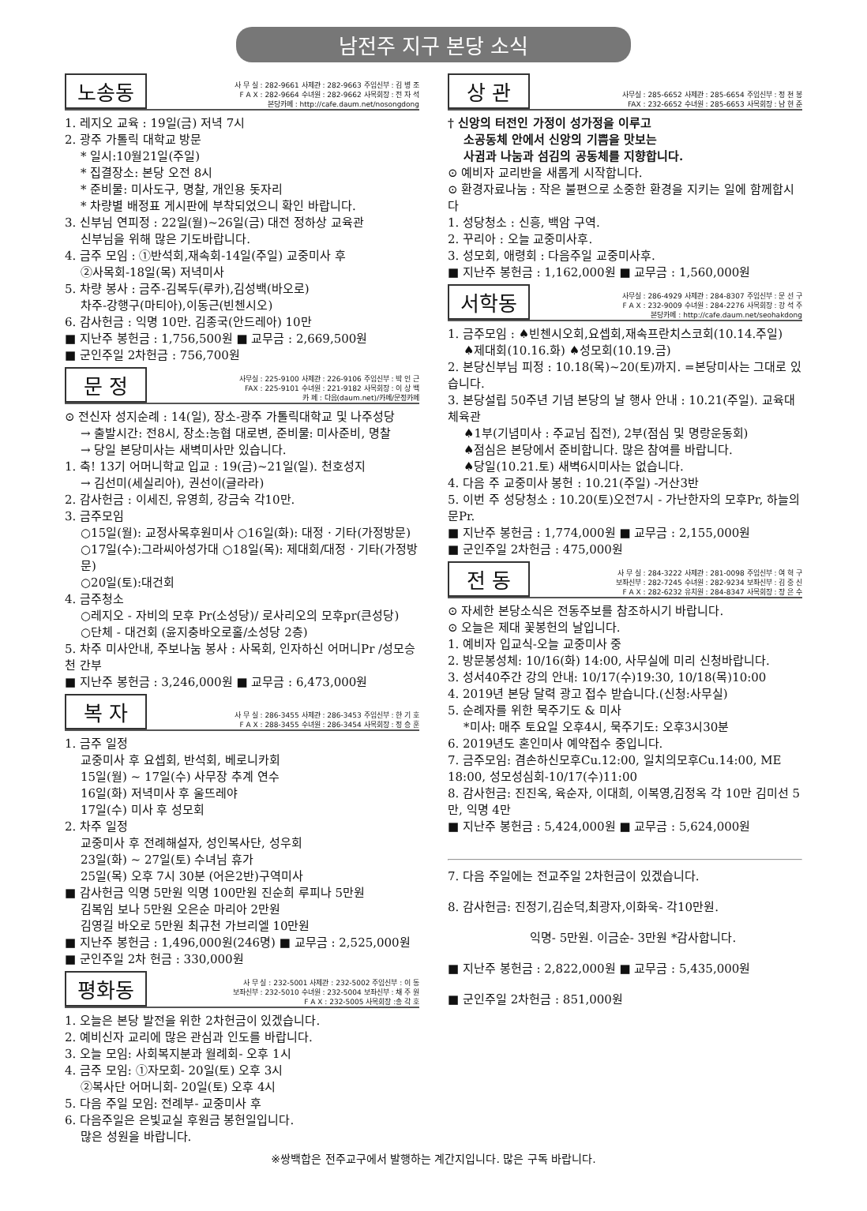남전주 지구 본당 소식
노송동
사 무 실 : 282-9661 사제관 : 282-9663 주임신부 : 김 병 조
F A X : 282-9664 수녀원 : 282-9662 사목회장 : 전 자 석
본당카페 : http://cafe.daum.net/nosongdong
1. 레지오 교육 : 19일(금) 저녁 7시
2. 광주 가톨릭 대학교 방문
* 일시:10월21일(주일)
* 집결장소: 본당 오전 8시
* 준비물: 미사도구, 명찰, 개인용 돗자리
* 차량별 배정표 게시판에 부착되었으니 확인 바랍니다.
3. 신부님 연피정 : 22일(월)~26일(금) 대전 정하상 교육관
신부님을 위해 많은 기도바랍니다.
4. 금주 모임 : ①반석회,재속회-14일(주일) 교중미사 후
②사목회-18일(목) 저녁미사
5. 차량 봉사 : 금주-김복두(루카),김성백(바오로)
차주-강행구(마티아),이동근(빈첸시오)
6. 감사헌금 : 익명 10만. 김종국(안드레아) 10만
■ 지난주 봉헌금 : 1,756,500원 ■ 교무금 : 2,669,500원
■ 군인주일 2차헌금 : 756,700원
문 정
사무실 : 225-9100 사제관 : 226-9106 주임신부 : 박 인 근
FAX : 225-9101 수녀원 : 221-9182 사목회장 : 이 상 백
카 페 : 다음(daum.net)/카페/문정카페
⊙ 전신자 성지순례 : 14(일), 장소-광주 가톨릭대학교 및 나주성당
→ 출발시간: 전8시, 장소:농협 대로변, 준비물: 미사준비, 명찰
→ 당일 본당미사는 새벽미사만 있습니다.
1. 축! 13기 어머니학교 입교 : 19(금)~21일(일). 천호성지
→ 김선미(세실리아), 권선이(글라라)
2. 감사헌금 : 이세진, 유영희, 강금숙 각10만.
3. 금주모임
○15일(월): 교정사목후원미사 ○16일(화): 대정 · 기타(가정방문)
○17일(수):그라씨아성가대 ○18일(목): 제대회/대정 · 기타(가정방문)
○20일(토):대건회
4. 금주청소
○레지오 - 자비의 모후 Pr(소성당)/ 로사리오의 모후pr(큰성당)
○단체 - 대건회 (윤지충바오로홀/소성당 2층)
5. 차주 미사안내, 주보나눔 봉사 : 사목회, 인자하신 어머니Pr /성모승천 간부
■ 지난주 봉헌금 : 3,246,000원 ■ 교무금 : 6,473,000원
복 자
사 무 실 : 286-3455 사제관 : 286-3453 주임신부 : 한 기 호
F A X : 288-3455 수녀원 : 286-3454 사목회장 : 정 승 훈
1. 금주 일정
교중미사 후 요셉회, 반석회, 베로니카회
15일(월) ~ 17일(수) 사무장 추계 연수
16일(화) 저녁미사 후 울뜨레야
17일(수) 미사 후 성모회
2. 차주 일정
교중미사 후 전례해설자, 성인복사단, 성우회
23일(화) ~ 27일(토) 수녀님 휴가
25일(목) 오후 7시 30분 (어은2반)구역미사
■ 감사헌금 익명 5만원 익명 100만원 진순희 루피나 5만원
김복임 보나 5만원 오은순 마리아 2만원
김영길 바오로 5만원 최규천 가브리엘 10만원
■ 지난주 봉헌금 : 1,496,000원(246명) ■ 교무금 : 2,525,000원
■ 군인주일 2차 헌금 : 330,000원
평화동
사 무 실 : 232-5001 사제관 : 232-5002 주임신부 : 이 동
보좌신부 : 232-5010 수녀원 : 232-5004 보좌신부 : 채 주 원
F A X : 232-5005 사목회장 :송 각 호
1. 오늘은 본당 발전을 위한 2차헌금이 있겠습니다.
2. 예비신자 교리에 많은 관심과 인도를 바랍니다.
3. 오늘 모임: 사회복지분과 월례회- 오후 1시
4. 금주 모임: ①자모회- 20일(토) 오후 3시
②복사단 어머니회- 20일(토) 오후 4시
5. 다음 주일 모임: 전례부- 교중미사 후
6. 다음주일은 은빛교실 후원금 봉헌일입니다.
많은 성원을 바랍니다.
상 관
사무실 : 285-6652 사제관 : 285-6654 주임신부 : 정 천 봉
FAX : 232-6652 수녀원 : 285-6653 사목회장 : 남 현 준
† 신앙의 터전인 가정이 성가정을 이루고
소공동체 안에서 신앙의 기쁨을 맛보는
사귐과 나눔과 섬김의 공동체를 지향합니다.
⊙ 예비자 교리반을 새롭게 시작합니다.
⊙ 환경자료나눔 : 작은 불편으로 소중한 환경을 지키는 일에 함께합시다
1. 성당청소 : 신흥, 백암 구역.
2. 꾸리아 : 오늘 교중미사후.
3. 성모회, 애령회 : 다음주일 교중미사후.
■ 지난주 봉헌금 : 1,162,000원 ■ 교무금 : 1,560,000원
서학동
사무실 : 286-4929 사제관 : 284-8307 주임신부 : 문 선 구
F A X : 232-9009 수녀원 : 284-2276 사목회장 : 강 석 주
본당카페 : http://cafe.daum.net/seohakdong
1. 금주모임 : ♠빈첸시오회,요셉회,재속프란치스코회(10.14.주일)
♠제대회(10.16.화) ♠성모회(10.19.금)
2. 본당신부님 피정 : 10.18(목)~20(토)까지. =본당미사는 그대로 있습니다.
3. 본당설립 50주년 기념 본당의 날 행사 안내 : 10.21(주일). 교육대 체육관
♠1부(기념미사 : 주교님 집전), 2부(점심 및 명랑운동회)
♠점심은 본당에서 준비합니다. 많은 참여를 바랍니다.
♠당일(10.21.토) 새벽6시미사는 없습니다.
4. 다음 주 교중미사 봉헌 : 10.21(주일) -거산3반
5. 이번 주 성당청소 : 10.20(토)오전7시 - 가난한자의 모후Pr, 하늘의 문Pr.
■ 지난주 봉헌금 : 1,774,000원 ■ 교무금 : 2,155,000원
■ 군인주일 2차헌금 : 475,000원
전 동
사 무 실 : 284-3222 사제관 : 281-0098 주임신부 : 여 혁 구
보좌신부 : 282-7245 수녀원 : 282-9234 보좌신부 : 김 중 신
F A X : 282-6232 유치원 : 284-8347 사목회장 : 장 은 수
⊙ 자세한 본당소식은 전동주보를 참조하시기 바랍니다.
⊙ 오늘은 제대 꽃봉헌의 날입니다.
1. 예비자 입교식-오늘 교중미사 중
2. 방문봉성체: 10/16(화) 14:00, 사무실에 미리 신청바랍니다.
3. 성서40주간 강의 안내: 10/17(수)19:30, 10/18(목)10:00
4. 2019년 본당 달력 광고 접수 받습니다.(신청:사무실)
5. 순례자를 위한 묵주기도 & 미사
*미사: 매주 토요일 오후4시, 묵주기도: 오후3시30분
6. 2019년도 혼인미사 예약접수 중입니다.
7. 금주모임: 겸손하신모후Cu.12:00, 일치의모후Cu.14:00, ME 18:00, 성모성심회-10/17(수)11:00
8. 감사헌금: 진진옥, 육순자, 이대희, 이복영,김정옥 각 10만 김미선 5만, 익명 4만
■ 지난주 봉헌금 : 5,424,000원 ■ 교무금 : 5,624,000원
7. 다음 주일에는 전교주일 2차헌금이 있겠습니다.
8. 감사헌금: 진정기,김순덕,최광자,이화욱- 각10만원.
익명- 5만원. 이금순- 3만원 *감사합니다.
■ 지난주 봉헌금 : 2,822,000원 ■ 교무금 : 5,435,000원
■ 군인주일 2차헌금 : 851,000원
※쌍백합은 전주교구에서 발행하는 계간지입니다. 많은 구독 바랍니다.